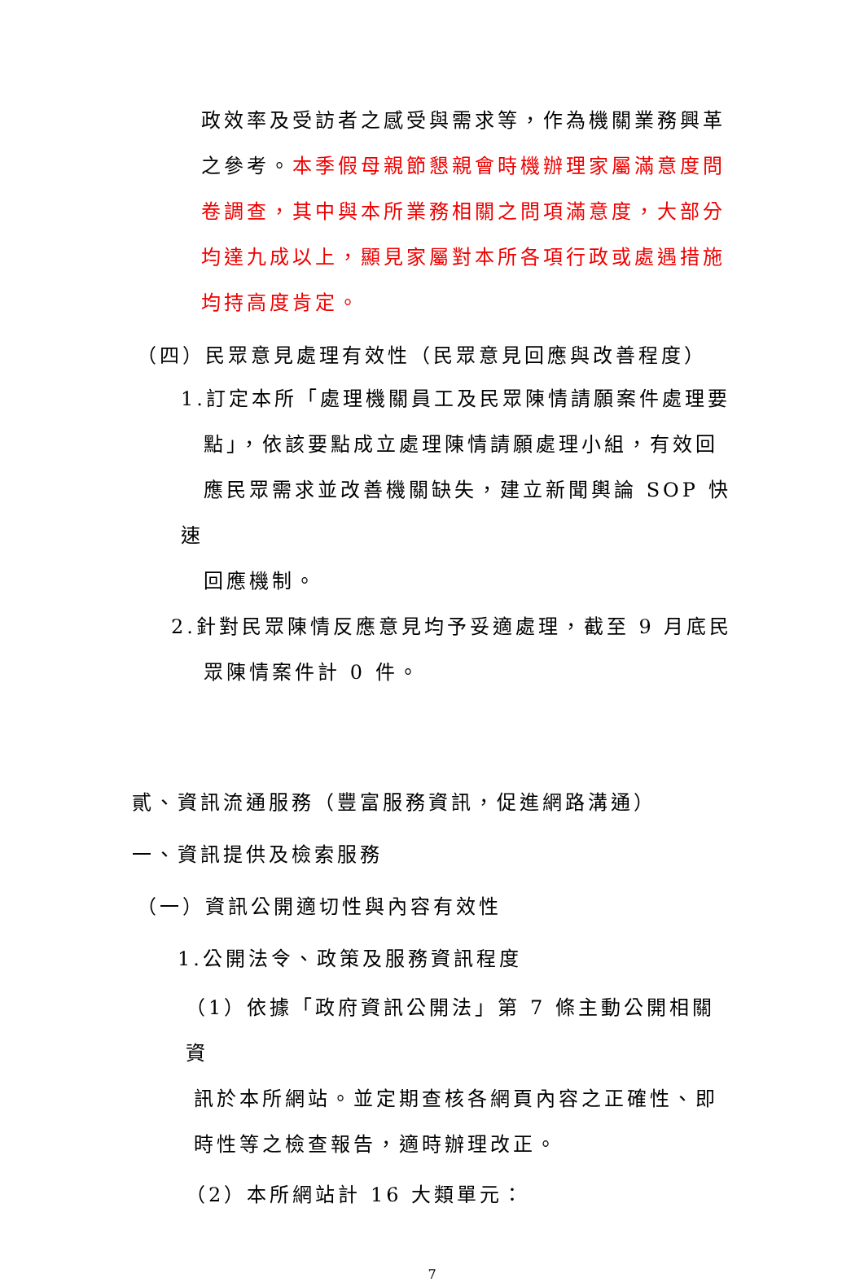政效率及受訪者之感受與需求等，作為機關業務興革之參考。本季假母親節懇親會時機辦理家屬滿意度問卷調查，其中與本所業務相關之問項滿意度，大部分均達九成以上，顯見家屬對本所各項行政或處遇措施均持高度肯定。
（四）民眾意見處理有效性（民眾意見回應與改善程度）
1.訂定本所「處理機關員工及民眾陳情請願案件處理要
點」，依該要點成立處理陳情請願處理小組，有效回
應民眾需求並改善機關缺失，建立新聞輿論 SOP 快速
回應機制。
2.針對民眾陳情反應意見均予妥適處理，截至 9 月底民
眾陳情案件計 0 件。
貳、資訊流通服務（豐富服務資訊，促進網路溝通）
一、資訊提供及檢索服務
（一）資訊公開適切性與內容有效性
1.公開法令、政策及服務資訊程度
（1）依據「政府資訊公開法」第 7 條主動公開相關資
訊於本所網站。並定期查核各網頁內容之正確性、即
時性等之檢查報告，適時辦理改正。
（2）本所網站計 16 大類單元：
7